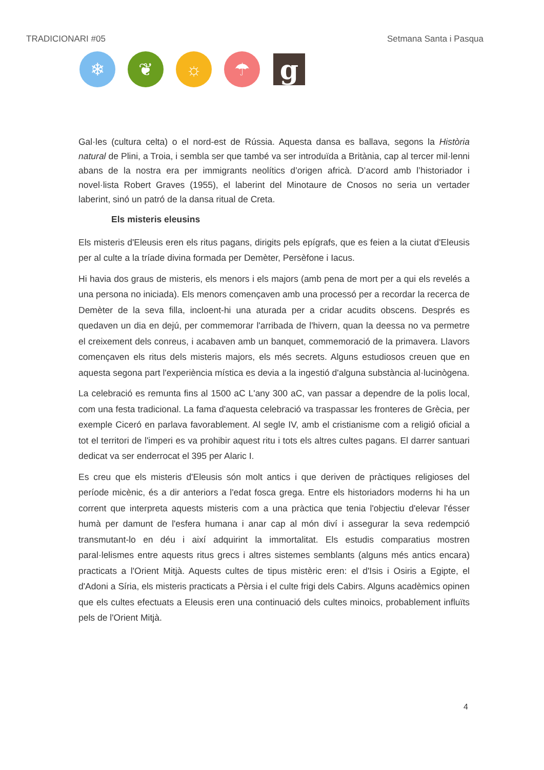TRADICIONARI #05 Setmana Santa i Pasqua
❄ ❦ ☼ ☂
g
Gal·les (cultura celta) o el nord-est de Rússia. Aquesta dansa es ballava, segons la Història natural de Plini, a Troia, i sembla ser que també va ser introduïda a Britània, cap al tercer mil·lenni abans de la nostra era per immigrants neolítics d’origen africà. D’acord amb l’historiador i novel·lista Robert Graves (1955), el laberint del Minotaure de Cnosos no seria un vertader laberint, sinó un patró de la dansa ritual de Creta.
Els misteris eleusins
Els misteris d'Eleusis eren els ritus pagans, dirigits pels epígrafs, que es feien a la ciutat d'Eleusis per al culte a la tríade divina formada per Demèter, Persèfone i Iacus.
Hi havia dos graus de misteris, els menors i els majors (amb pena de mort per a qui els revelés a una persona no iniciada). Els menors començaven amb una processó per a recordar la recerca de Demèter de la seva filla, incloent-hi una aturada per a cridar acudits obscens. Després es quedaven un dia en dejú, per commemorar l'arribada de l'hivern, quan la deessa no va permetre el creixement dels conreus, i acabaven amb un banquet, commemoració de la primavera. Llavors començaven els ritus dels misteris majors, els més secrets. Alguns estudiosos creuen que en aquesta segona part l'experiència mística es devia a la ingestió d'alguna substància al·lucinògena.
La celebració es remunta fins al 1500 aC L'any 300 aC, van passar a dependre de la polis local, com una festa tradicional. La fama d'aquesta celebració va traspassar les fronteres de Grècia, per exemple Ciceró en parlava favorablement. Al segle IV, amb el cristianisme com a religió oficial a tot el territori de l'imperi es va prohibir aquest ritu i tots els altres cultes pagans. El darrer santuari dedicat va ser enderrocat el 395 per Alaric I.
Es creu que els misteris d'Eleusis són molt antics i que deriven de pràctiques religioses del període micènic, és a dir anteriors a l'edat fosca grega. Entre els historiadors moderns hi ha un corrent que interpreta aquests misteris com a una pràctica que tenia l'objectiu d'elevar l'ésser humà per damunt de l'esfera humana i anar cap al món diví i assegurar la seva redempció transmutant-lo en déu i així adquirint la immortalitat. Els estudis comparatius mostren paral·lelismes entre aquests ritus grecs i altres sistemes semblants (alguns més antics encara) practicats a l'Orient Mitjà. Aquests cultes de tipus mistèric eren: el d'Isis i Osiris a Egipte, el d'Adoni a Síria, els misteris practicats a Pèrsia i el culte frigi dels Cabirs. Alguns acadèmics opinen que els cultes efectuats a Eleusis eren una continuació dels cultes minoics, probablement influïts pels de l'Orient Mitjà.
4